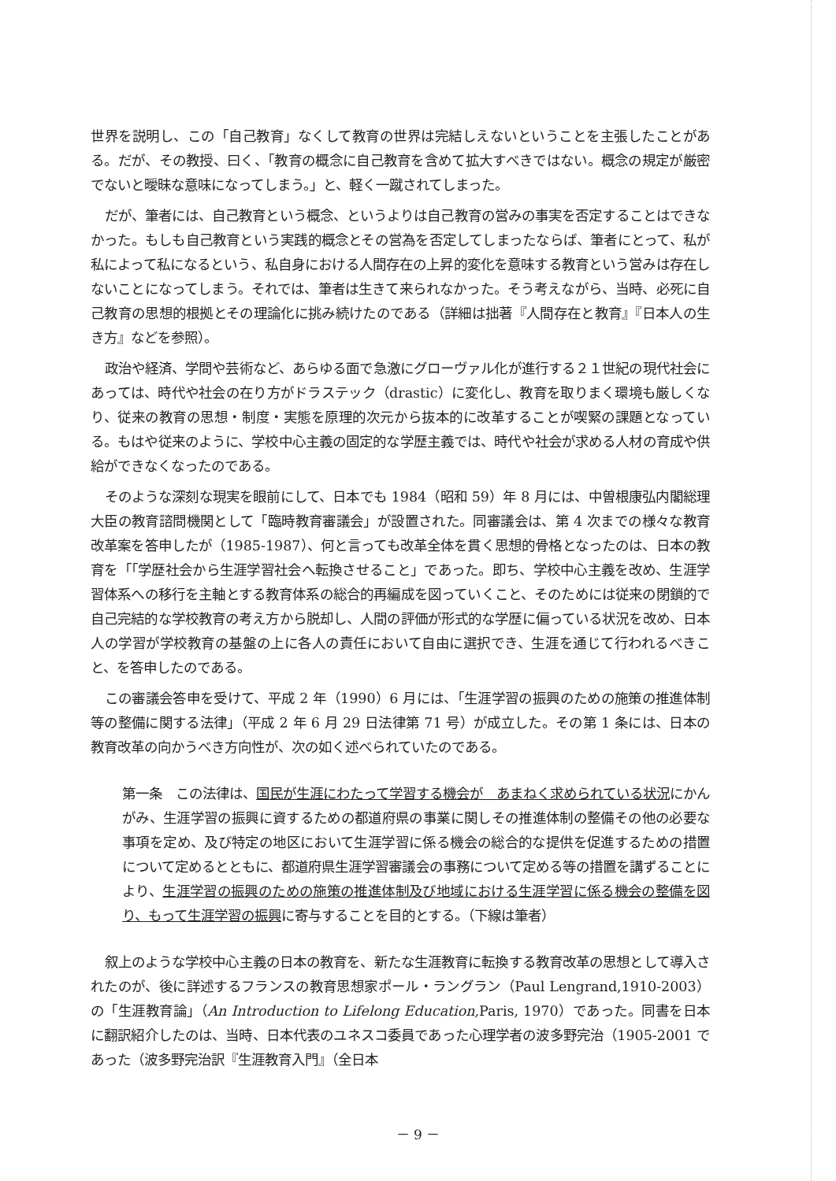世界を説明し、この「自己教育」なくして教育の世界は完結しえないということを主張したことがある。だが、その教授、曰く、「教育の概念に自己教育を含めて拡大すべきではない。概念の規定が厳密でないと曖昧な意味になってしまう。」と、軽く一蹴されてしまった。
だが、筆者には、自己教育という概念、というよりは自己教育の営みの事実を否定することはできなかった。もしも自己教育という実践的概念とその営為を否定してしまったならば、筆者にとって、私が私によって私になるという、私自身における人間存在の上昇的変化を意味する教育という営みは存在しないことになってしまう。それでは、筆者は生きて来られなかった。そう考えながら、当時、必死に自己教育の思想的根拠とその理論化に挑み続けたのである（詳細は拙著『人間存在と教育』『日本人の生き方』などを参照）。
政治や経済、学問や芸術など、あらゆる面で急激にグローヴァル化が進行する２１世紀の現代社会にあっては、時代や社会の在り方がドラステック（drastic）に変化し、教育を取りまく環境も厳しくなり、従来の教育の思想・制度・実態を原理的次元から抜本的に改革することが喫緊の課題となっている。もはや従来のように、学校中心主義の固定的な学歴主義では、時代や社会が求める人材の育成や供給ができなくなったのである。
そのような深刻な現実を眼前にして、日本でも 1984（昭和 59）年 8 月には、中曽根康弘内閣総理大臣の教育諮問機関として「臨時教育審議会」が設置された。同審議会は、第 4 次までの様々な教育改革案を答申したが（1985-1987）、何と言っても改革全体を貫く思想的骨格となったのは、日本の教育を「「学歴社会から生涯学習社会へ転換させること」であった。即ち、学校中心主義を改め、生涯学習体系への移行を主軸とする教育体系の総合的再編成を図っていくこと、そのためには従来の閉鎖的で自己完結的な学校教育の考え方から脱却し、人間の評価が形式的な学歴に偏っている状況を改め、日本人の学習が学校教育の基盤の上に各人の責任において自由に選択でき、生涯を通じて行われるべきこと、を答申したのである。
この審議会答申を受けて、平成 2 年（1990）6 月には、「生涯学習の振興のための施策の推進体制等の整備に関する法律」（平成 2 年 6 月 29 日法律第 71 号）が成立した。その第 1 条には、日本の教育改革の向かうべき方向性が、次の如く述べられていたのである。
第一条　この法律は、国民が生涯にわたって学習する機会が　あまねく求められている状況にかんがみ、生涯学習の振興に資するための都道府県の事業に関しその推進体制の整備その他の必要な事項を定め、及び特定の地区において生涯学習に係る機会の総合的な提供を促進するための措置について定めるとともに、都道府県生涯学習審議会の事務について定める等の措置を講ずることにより、生涯学習の振興のための施策の推進体制及び地域における生涯学習に係る機会の整備を図り、もって生涯学習の振興に寄与することを目的とする。（下線は筆者）
叙上のような学校中心主義の日本の教育を、新たな生涯教育に転換する教育改革の思想として導入されたのが、後に詳述するフランスの教育思想家ポール・ラングラン（Paul Lengrand,1910-2003）の「生涯教育論」（An Introduction to Lifelong Education, Paris, 1970）であった。同書を日本に翻訳紹介したのは、当時、日本代表のユネスコ委員であった心理学者の波多野完治（1905-2001 であった（波多野完治訳『生涯教育入門』（全日本
－ 9 －